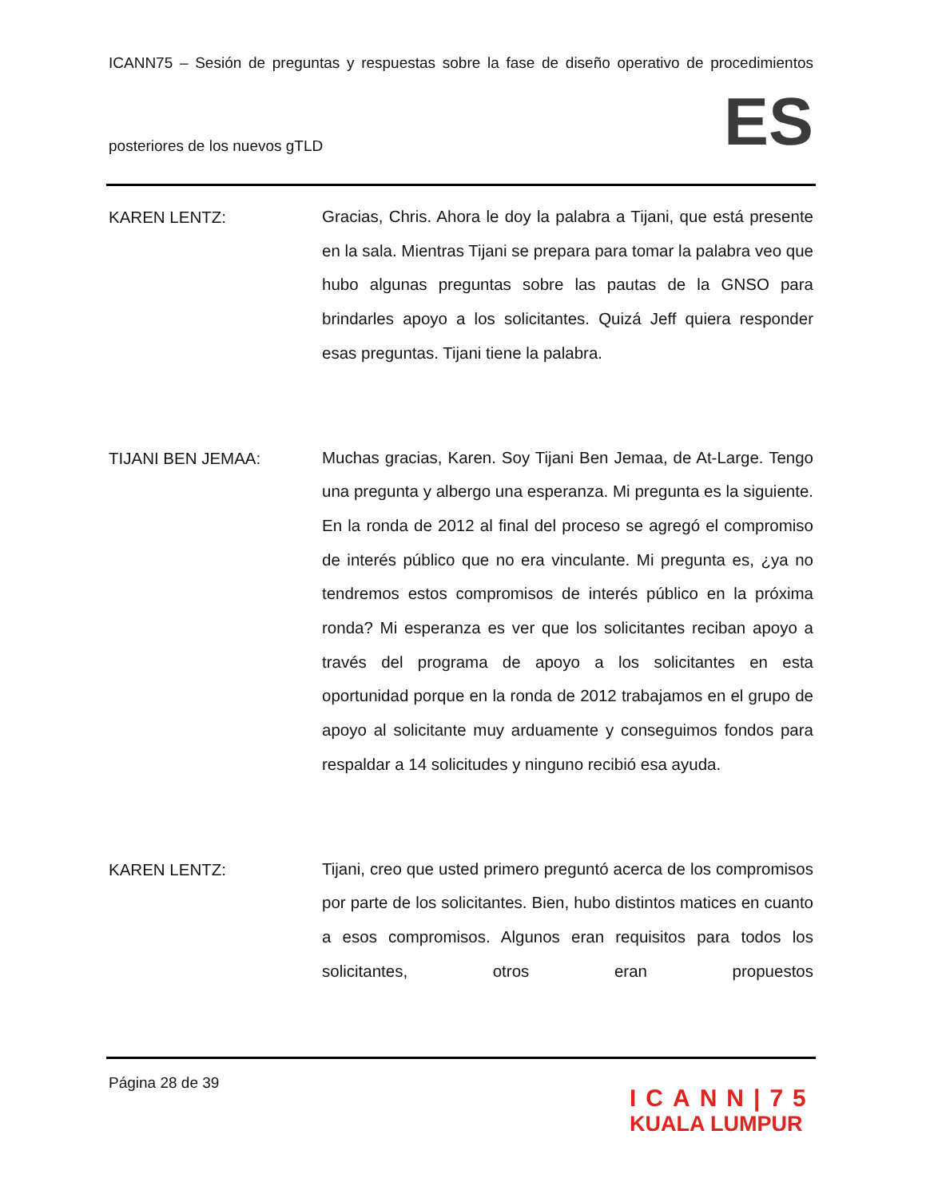ICANN75 – Sesión de preguntas y respuestas sobre la fase de diseño operativo de procedimientos
posteriores de los nuevos gTLD ES
KAREN LENTZ:
Gracias, Chris. Ahora le doy la palabra a Tijani, que está presente en la sala. Mientras Tijani se prepara para tomar la palabra veo que hubo algunas preguntas sobre las pautas de la GNSO para brindarles apoyo a los solicitantes. Quizá Jeff quiera responder esas preguntas. Tijani tiene la palabra.
TIJANI BEN JEMAA:
Muchas gracias, Karen. Soy Tijani Ben Jemaa, de At-Large. Tengo una pregunta y albergo una esperanza. Mi pregunta es la siguiente. En la ronda de 2012 al final del proceso se agregó el compromiso de interés público que no era vinculante. Mi pregunta es, ¿ya no tendremos estos compromisos de interés público en la próxima ronda? Mi esperanza es ver que los solicitantes reciban apoyo a través del programa de apoyo a los solicitantes en esta oportunidad porque en la ronda de 2012 trabajamos en el grupo de apoyo al solicitante muy arduamente y conseguimos fondos para respaldar a 14 solicitudes y ninguno recibió esa ayuda.
KAREN LENTZ:
Tijani, creo que usted primero preguntó acerca de los compromisos por parte de los solicitantes. Bien, hubo distintos matices en cuanto a esos compromisos. Algunos eran requisitos para todos los solicitantes, otros eran propuestos
Página 28 de 39
ICANN|75
KUALA LUMPUR